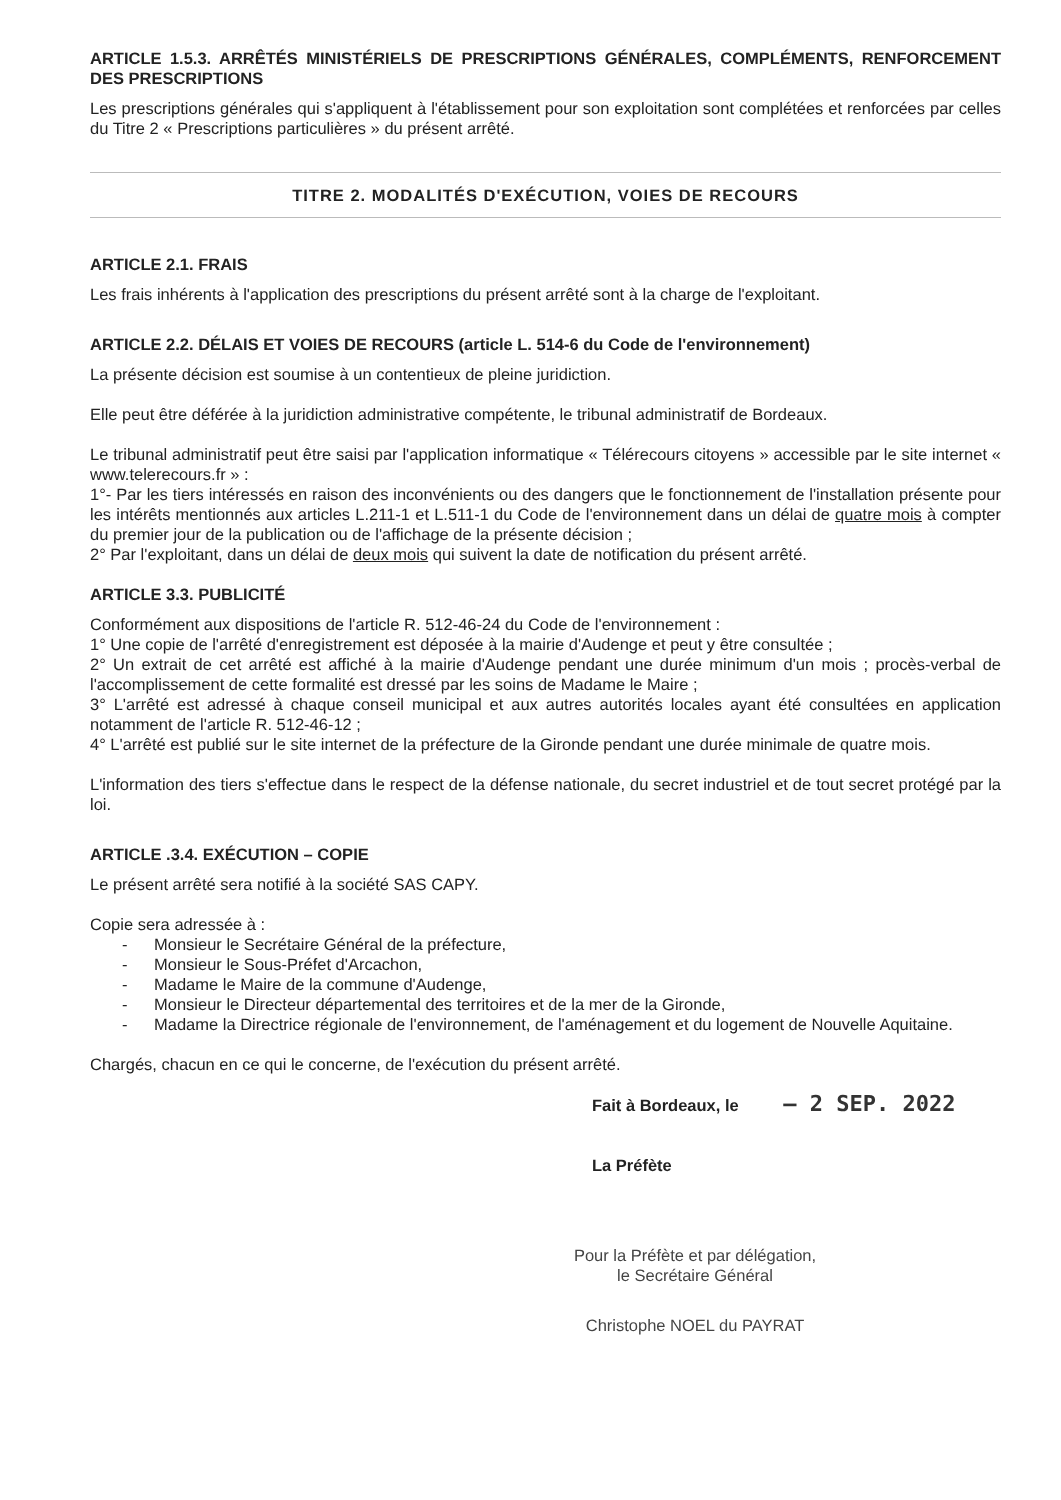ARTICLE 1.5.3. ARRÊTÉS MINISTÉRIELS DE PRESCRIPTIONS GÉNÉRALES, COMPLÉMENTS, RENFORCEMENT DES PRESCRIPTIONS
Les prescriptions générales qui s'appliquent à l'établissement pour son exploitation sont complétées et renforcées par celles du Titre 2 « Prescriptions particulières » du présent arrêté.
TITRE 2. MODALITÉS D'EXÉCUTION, VOIES DE RECOURS
ARTICLE 2.1. FRAIS
Les frais inhérents à l'application des prescriptions du présent arrêté sont à la charge de l'exploitant.
ARTICLE 2.2. DÉLAIS ET VOIES DE RECOURS (article L. 514-6 du Code de l'environnement)
La présente décision est soumise à un contentieux de pleine juridiction.
Elle peut être déférée à la juridiction administrative compétente, le tribunal administratif de Bordeaux.
Le tribunal administratif peut être saisi par l'application informatique « Télérecours citoyens » accessible par le site internet « www.telerecours.fr » :
1°- Par les tiers intéressés en raison des inconvénients ou des dangers que le fonctionnement de l'installation présente pour les intérêts mentionnés aux articles L.211-1 et L.511-1 du Code de l'environnement dans un délai de quatre mois à compter du premier jour de la publication ou de l'affichage de la présente décision ;
2° Par l'exploitant, dans un délai de deux mois qui suivent la date de notification du présent arrêté.
ARTICLE 3.3. PUBLICITÉ
Conformément aux dispositions de l'article R. 512-46-24 du Code de l'environnement :
1° Une copie de l'arrêté d'enregistrement est déposée à la mairie d'Audenge et peut y être consultée ;
2° Un extrait de cet arrêté est affiché à la mairie d'Audenge pendant une durée minimum d'un mois ; procès-verbal de l'accomplissement de cette formalité est dressé par les soins de Madame le Maire ;
3° L'arrêté est adressé à chaque conseil municipal et aux autres autorités locales ayant été consultées en application notamment de l'article R. 512-46-12 ;
4° L'arrêté est publié sur le site internet de la préfecture de la Gironde pendant une durée minimale de quatre mois.
L'information des tiers s'effectue dans le respect de la défense nationale, du secret industriel et de tout secret protégé par la loi.
ARTICLE .3.4. EXÉCUTION – COPIE
Le présent arrêté sera notifié à la société SAS CAPY.
Copie sera adressée à :
- Monsieur le Secrétaire Général de la préfecture,
- Monsieur le Sous-Préfet d'Arcachon,
- Madame le Maire de la commune d'Audenge,
- Monsieur le Directeur départemental des territoires et de la mer de la Gironde,
- Madame la Directrice régionale de l'environnement, de l'aménagement et du logement de Nouvelle Aquitaine.
Chargés, chacun en ce qui le concerne, de l'exécution du présent arrêté.
Fait à Bordeaux, le – 2 SEP. 2022
La Préfète
Pour la Préfète et par délégation,
le Secrétaire Général
Christophe NOEL du PAYRAT